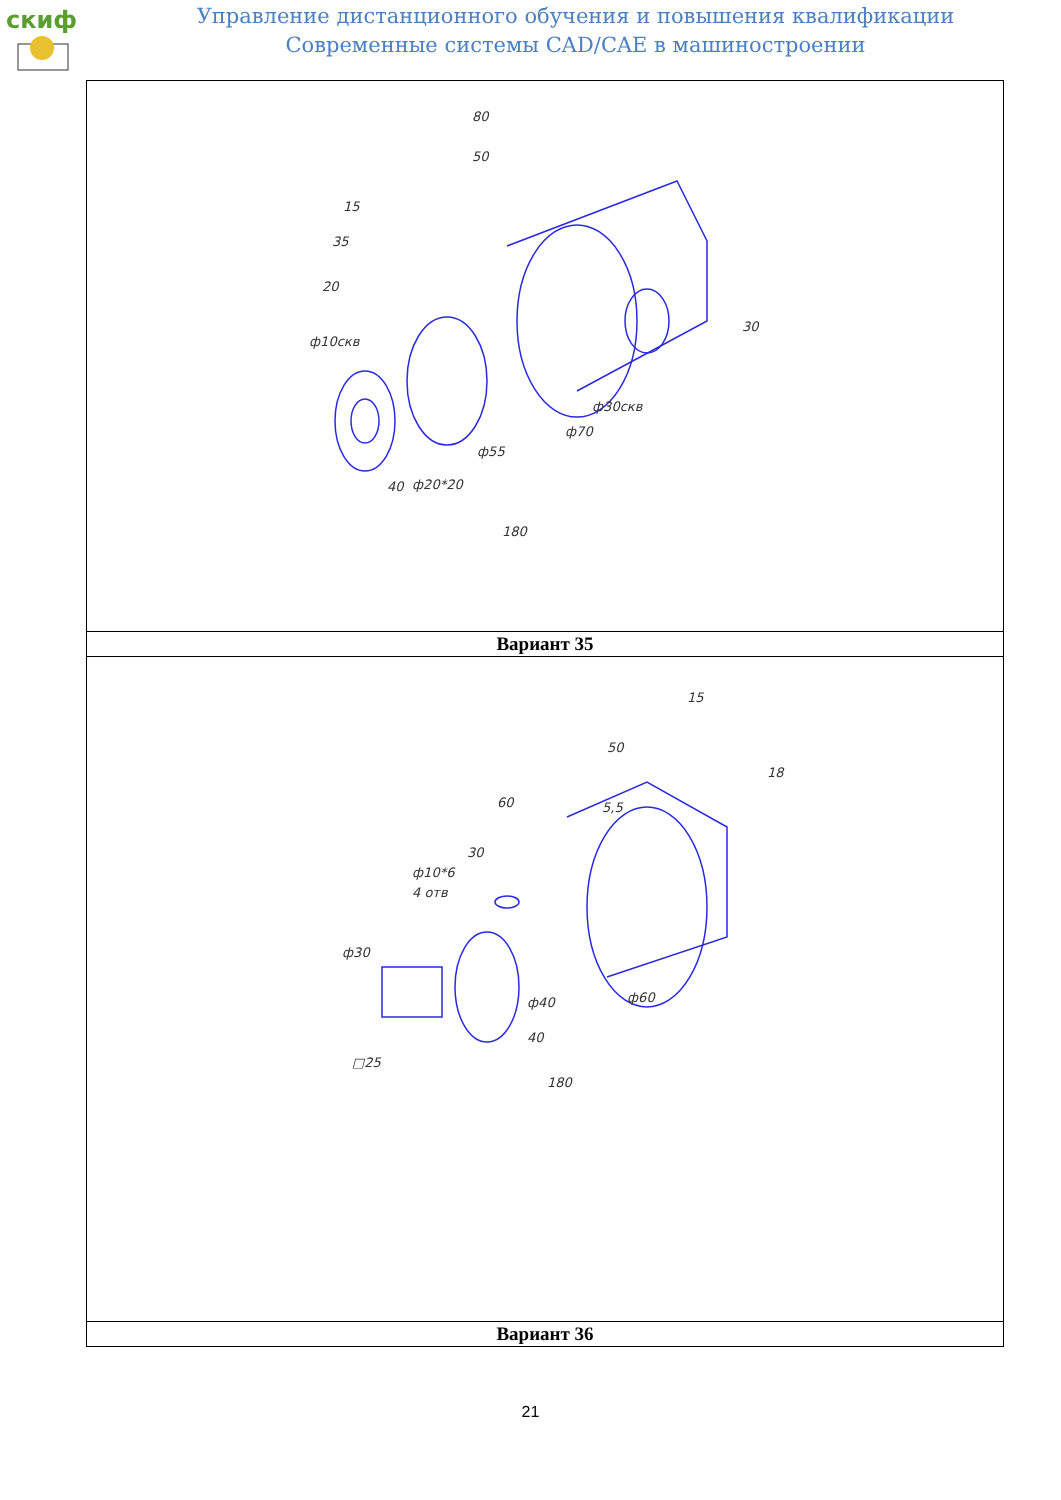скиф
Управление дистанционного обучения и повышения квалификации
Современные системы CAD/CAE в машиностроении
| 80 50 15 35 20 ф10скв ф30скв ф70 ф55 ф20*20 40 180 30 |
| Вариант 35 |
| 15 50 60 30 ф10*6 4 отв ф30 ф40 ф60 40 180 □25 5,5 18 |
| Вариант 36 |
21